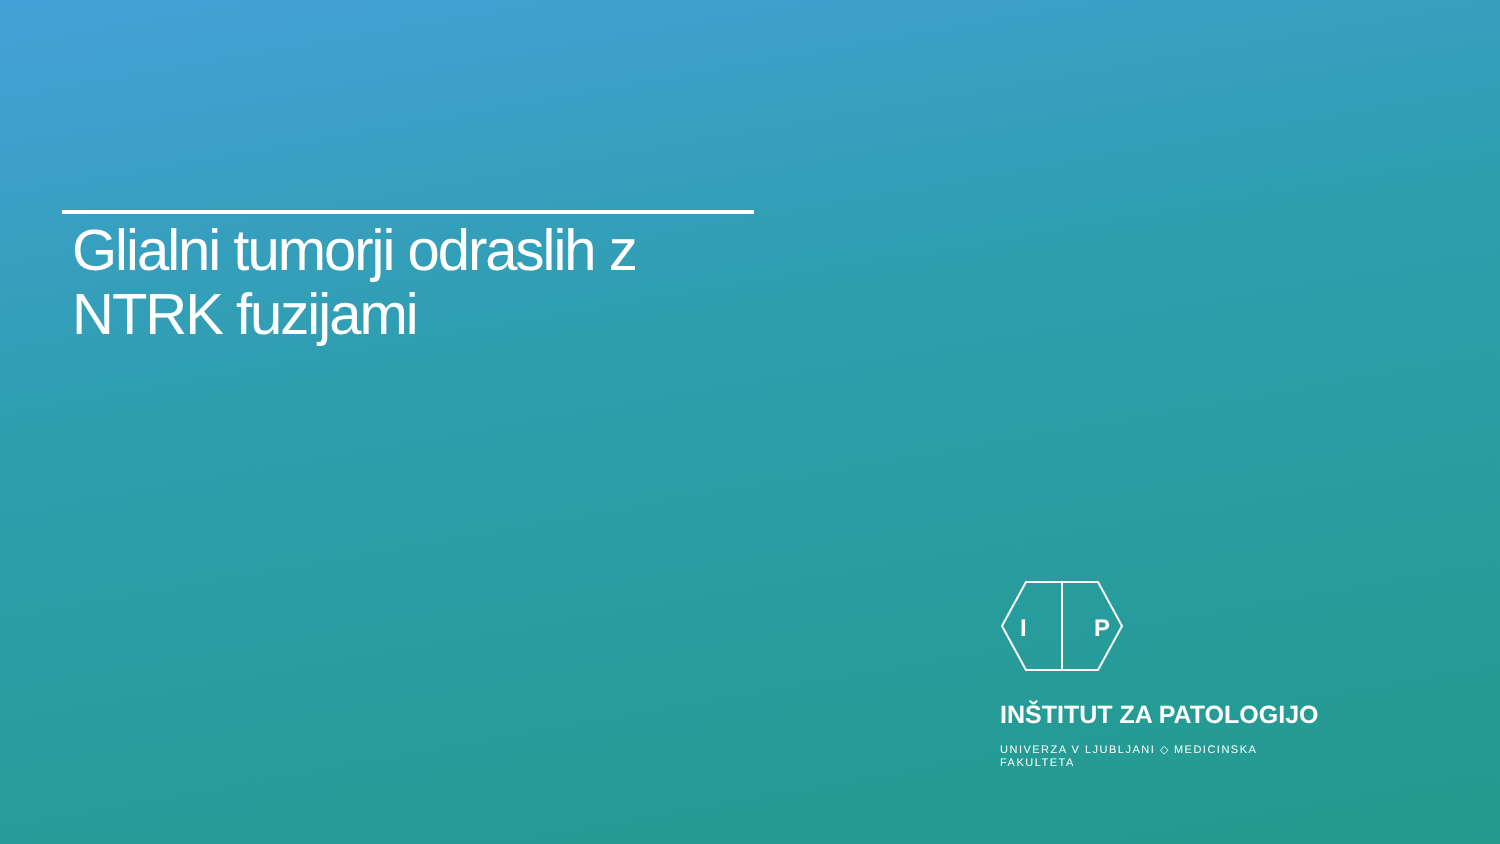Glialni tumorji odraslih z
NTRK fuzijami
I
P
INŠTITUT ZA PATOLOGIJO
UNIVERZA V LJUBLJANI ◇ MEDICINSKA FAKULTETA